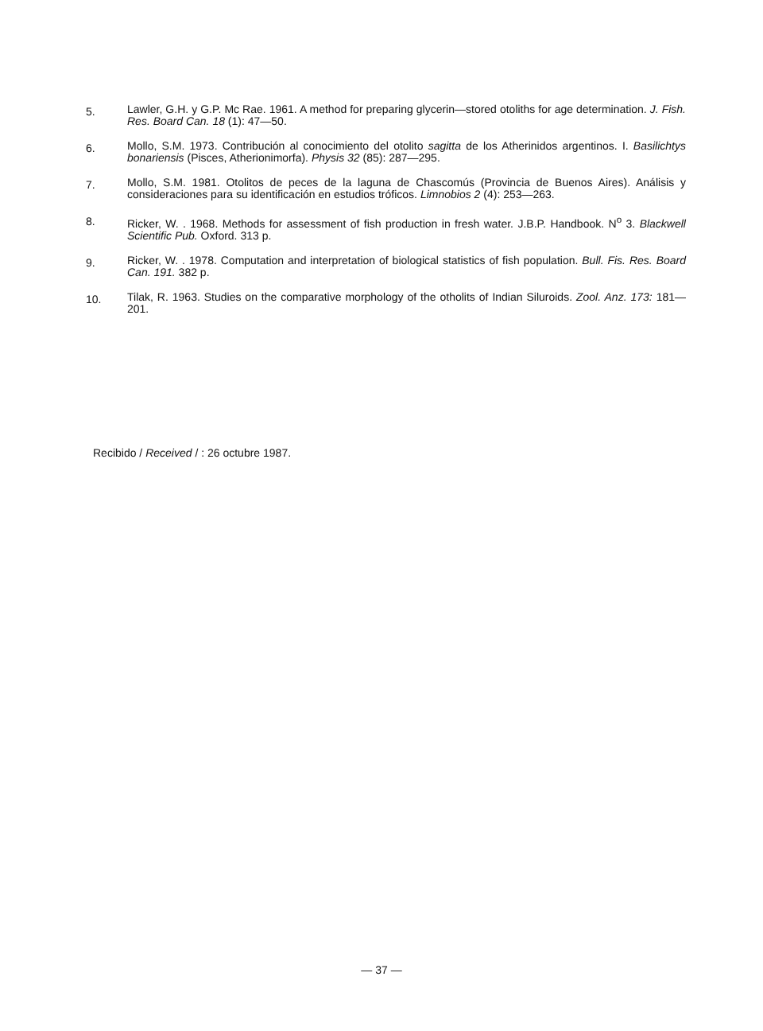5.
Lawler, G.H. y G.P. Mc Rae. 1961. A method for preparing glycerin—stored otoliths for age determination. J. Fish. Res. Board Can. 18 (1): 47—50.
6.
Mollo, S.M. 1973. Contribución al conocimiento del otolito sagitta de los Atherinidos argentinos. I. Basilichtys bonariensis (Pisces, Atherionimorfa). Physis 32 (85): 287—295.
7.
Mollo, S.M. 1981. Otolitos de peces de la laguna de Chascomús (Provincia de Buenos Aires). Análisis y consideraciones para su identificación en estudios tróficos. Limnobios 2 (4): 253—263.
8.
Ricker, W. . 1968. Methods for assessment of fish production in fresh water. J.B.P. Handbook. N<sup>o</sup> 3. Blackwell Scientific Pub. Oxford. 313 p.
9.
Ricker, W. . 1978. Computation and interpretation of biological statistics of fish population. Bull. Fis. Res. Board Can. 191. 382 p.
10.
Tilak, R. 1963. Studies on the comparative morphology of the otholits of Indian Siluroids. Zool. Anz. 173: 181—201.
Recibido / Received / : 26 octubre 1987.
— 37 —